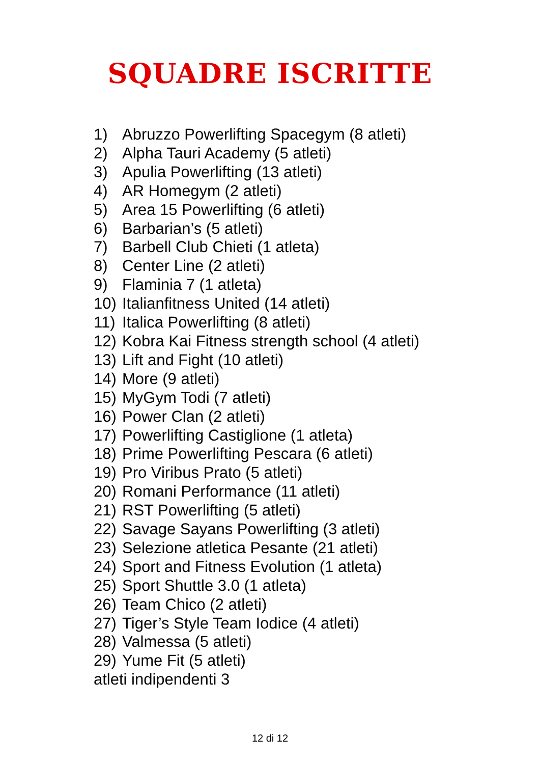SQUADRE ISCRITTE
1) Abruzzo Powerlifting Spacegym (8 atleti)
2) Alpha Tauri Academy (5 atleti)
3) Apulia Powerlifting (13 atleti)
4) AR Homegym (2 atleti)
5) Area 15 Powerlifting (6 atleti)
6) Barbarian’s (5 atleti)
7) Barbell Club Chieti (1 atleta)
8) Center Line (2 atleti)
9) Flaminia 7 (1 atleta)
10) Italianfitness United (14 atleti)
11) Italica Powerlifting (8 atleti)
12) Kobra Kai Fitness strength school (4 atleti)
13) Lift and Fight (10 atleti)
14) More (9 atleti)
15) MyGym Todi (7 atleti)
16) Power Clan (2 atleti)
17) Powerlifting Castiglione (1 atleta)
18) Prime Powerlifting Pescara (6 atleti)
19) Pro Viribus Prato (5 atleti)
20) Romani Performance (11 atleti)
21) RST Powerlifting (5 atleti)
22) Savage Sayans Powerlifting (3 atleti)
23) Selezione atletica Pesante (21 atleti)
24) Sport and Fitness Evolution (1 atleta)
25) Sport Shuttle 3.0 (1 atleta)
26) Team Chico (2 atleti)
27) Tiger’s Style Team Iodice (4 atleti)
28) Valmessa (5 atleti)
29) Yume Fit (5 atleti)
atleti indipendenti 3
12 di 12